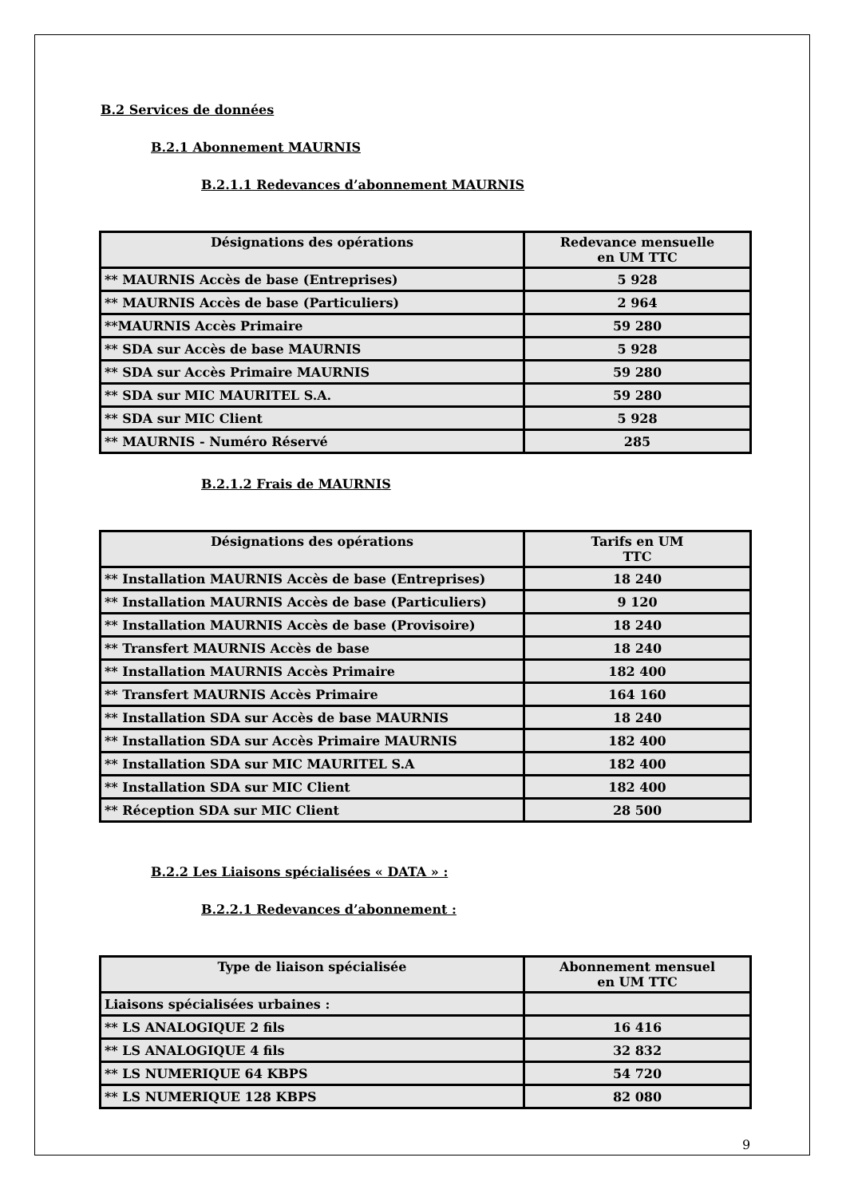B.2 Services de données
B.2.1 Abonnement MAURNIS
B.2.1.1 Redevances d’abonnement MAURNIS
| Désignations des opérations | Redevance mensuelle en UM TTC |
| --- | --- |
| ** MAURNIS Accès de base (Entreprises) | 5 928 |
| ** MAURNIS Accès de base (Particuliers) | 2 964 |
| **MAURNIS Accès Primaire | 59 280 |
| ** SDA sur Accès de base MAURNIS | 5 928 |
| ** SDA sur Accès Primaire MAURNIS | 59 280 |
| ** SDA sur MIC MAURITEL S.A. | 59 280 |
| ** SDA sur MIC Client | 5 928 |
| ** MAURNIS - Numéro Réservé | 285 |
B.2.1.2 Frais de MAURNIS
| Désignations des opérations | Tarifs en UM TTC |
| --- | --- |
| ** Installation MAURNIS Accès de base (Entreprises) | 18 240 |
| ** Installation MAURNIS Accès de base (Particuliers) | 9 120 |
| ** Installation MAURNIS Accès de base (Provisoire) | 18 240 |
| ** Transfert MAURNIS Accès de base | 18 240 |
| ** Installation MAURNIS Accès Primaire | 182 400 |
| ** Transfert MAURNIS Accès Primaire | 164 160 |
| ** Installation SDA sur Accès de base MAURNIS | 18 240 |
| ** Installation SDA sur Accès Primaire MAURNIS | 182 400 |
| ** Installation SDA sur MIC MAURITEL S.A | 182 400 |
| ** Installation SDA sur MIC Client | 182 400 |
| ** Réception SDA sur MIC Client | 28 500 |
B.2.2 Les Liaisons spécialisées « DATA » :
B.2.2.1 Redevances d’abonnement :
| Type de liaison spécialisée | Abonnement mensuel en UM TTC |
| --- | --- |
| Liaisons spécialisées urbaines : | |
| ** LS ANALOGIQUE 2 fils | 16 416 |
| ** LS ANALOGIQUE 4 fils | 32 832 |
| ** LS NUMERIQUE 64 KBPS | 54 720 |
| ** LS NUMERIQUE 128 KBPS | 82 080 |
9